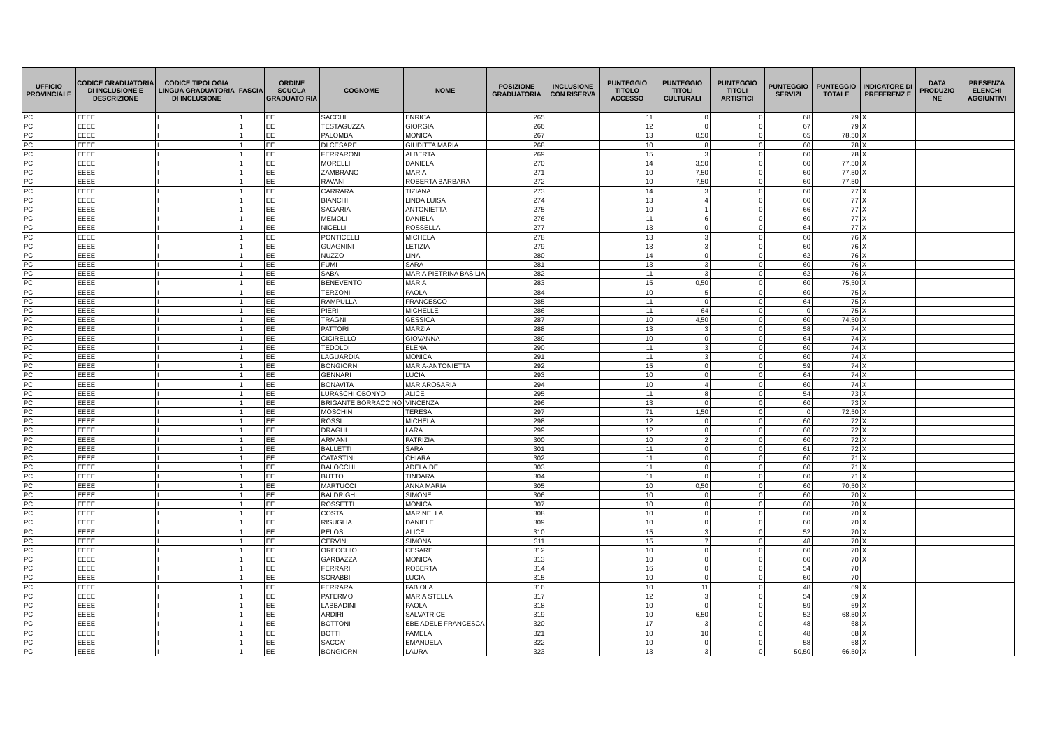| UFFICIO PROVINCIALE | CODICE GRADUATORIA DI INCLUSIONE E DESCRIZIONE | CODICE TIPOLOGIA LINGUA GRADUATORIA DI INCLUSIONE | FASCIA | ORDINE SCUOLA GRADUATO RIA | COGNOME | NOME | POSIZIONE GRADUATORIA | INCLUSIONE CON RISERVA | PUNTEGGIO TITOLO ACCESSO | PUNTEGGIO TITOLI CULTURALI | PUNTEGGIO TITOLI ARTISTICI | PUNTEGGIO SERVIZI | PUNTEGGIO TOTALE | INDICATORE DI PREFERENZ E | DATA PRODUZIO NE | PRESENZA ELENCHI AGGIUNTIVI |
| --- | --- | --- | --- | --- | --- | --- | --- | --- | --- | --- | --- | --- | --- | --- | --- | --- |
| PC | EEEE | I | 1 | EE | SACCHI | ENRICA | 265 | | 11 | 0 | 0 | 68 | 79 | X | | |
| PC | EEEE | I | 1 | EE | TESTAGUZZA | GIORGIA | 266 | | 12 | 0 | 0 | 67 | 79 | X | | |
| PC | EEEE | I | 1 | EE | PALOMBA | MONICA | 267 | | 13 | 0,50 | 0 | 65 | 78,50 | X | | |
| PC | EEEE | I | 1 | EE | DI CESARE | GIUDITTA MARIA | 268 | | 10 | 8 | 0 | 60 | 78 | X | | |
| PC | EEEE | I | 1 | EE | FERRARONI | ALBERTA | 269 | | 15 | 3 | 0 | 60 | 78 | X | | |
| PC | EEEE | I | 1 | EE | MORELLI | DANIELA | 270 | | 14 | 3,50 | 0 | 60 | 77,50 | X | | |
| PC | EEEE | I | 1 | EE | ZAMBRANO | MARIA | 271 | | 10 | 7,50 | 0 | 60 | 77,50 | X | | |
| PC | EEEE | I | 1 | EE | RAVANI | ROBERTA BARBARA | 272 | | 10 | 7,50 | 0 | 60 | 77,50 | | | |
| PC | EEEE | I | 1 | EE | CARRARA | TIZIANA | 273 | | 14 | 3 | 0 | 60 | 77 | X | | |
| PC | EEEE | I | 1 | EE | BIANCHI | LINDA LUISA | 274 | | 13 | 4 | 0 | 60 | 77 | X | | |
| PC | EEEE | I | 1 | EE | SAGARIA | ANTONIETTA | 275 | | 10 | 1 | 0 | 66 | 77 | X | | |
| PC | EEEE | I | 1 | EE | MEMOLI | DANIELA | 276 | | 11 | 6 | 0 | 60 | 77 | X | | |
| PC | EEEE | I | 1 | EE | NICELLI | ROSSELLA | 277 | | 13 | 0 | 0 | 64 | 77 | X | | |
| PC | EEEE | I | 1 | EE | PONTICELLI | MICHELA | 278 | | 13 | 3 | 0 | 60 | 76 | X | | |
| PC | EEEE | I | 1 | EE | GUAGNINI | LETIZIA | 279 | | 13 | 3 | 0 | 60 | 76 | X | | |
| PC | EEEE | I | 1 | EE | NUZZO | LINA | 280 | | 14 | 0 | 0 | 62 | 76 | X | | |
| PC | EEEE | I | 1 | EE | FUMI | SARA | 281 | | 13 | 3 | 0 | 60 | 76 | X | | |
| PC | EEEE | I | 1 | EE | SABA | MARIA PIETRINA BASILIA | 282 | | 11 | 3 | 0 | 62 | 76 | X | | |
| PC | EEEE | I | 1 | EE | BENEVENTO | MARIA | 283 | | 15 | 0,50 | 0 | 60 | 75,50 | X | | |
| PC | EEEE | I | 1 | EE | TERZONI | PAOLA | 284 | | 10 | 5 | 0 | 60 | 75 | X | | |
| PC | EEEE | I | 1 | EE | RAMPULLA | FRANCESCO | 285 | | 11 | 0 | 0 | 64 | 75 | X | | |
| PC | EEEE | I | 1 | EE | PIERI | MICHELLE | 286 | | 11 | 64 | 0 | 0 | 75 | X | | |
| PC | EEEE | I | 1 | EE | TRAGNI | GESSICA | 287 | | 10 | 4,50 | 0 | 60 | 74,50 | X | | |
| PC | EEEE | I | 1 | EE | PATTORI | MARZIA | 288 | | 13 | 3 | 0 | 58 | 74 | X | | |
| PC | EEEE | I | 1 | EE | CICIRELLO | GIOVANNA | 289 | | 10 | 0 | 0 | 64 | 74 | X | | |
| PC | EEEE | I | 1 | EE | TEDOLDI | ELENA | 290 | | 11 | 3 | 0 | 60 | 74 | X | | |
| PC | EEEE | I | 1 | EE | LAGUARDIA | MONICA | 291 | | 11 | 3 | 0 | 60 | 74 | X | | |
| PC | EEEE | I | 1 | EE | BONGIORNI | MARIA-ANTONIETTA | 292 | | 15 | 0 | 0 | 59 | 74 | X | | |
| PC | EEEE | I | 1 | EE | GENNARI | LUCIA | 293 | | 10 | 0 | 0 | 64 | 74 | X | | |
| PC | EEEE | I | 1 | EE | BONAVITA | MARIAROSARIA | 294 | | 10 | 4 | 0 | 60 | 74 | X | | |
| PC | EEEE | I | 1 | EE | LURASCHI OBONYO | ALICE | 295 | | 11 | 8 | 0 | 54 | 73 | X | | |
| PC | EEEE | I | 1 | EE | BRIGANTE BORRACCINO | VINCENZA | 296 | | 13 | 0 | 0 | 60 | 73 | X | | |
| PC | EEEE | I | 1 | EE | MOSCHIN | TERESA | 297 | | 71 | 1,50 | 0 | 0 | 72,50 | X | | |
| PC | EEEE | I | 1 | EE | ROSSI | MICHELA | 298 | | 12 | 0 | 0 | 60 | 72 | X | | |
| PC | EEEE | I | 1 | EE | DRAGHI | LARA | 299 | | 12 | 0 | 0 | 60 | 72 | X | | |
| PC | EEEE | I | 1 | EE | ARMANI | PATRIZIA | 300 | | 10 | 2 | 0 | 60 | 72 | X | | |
| PC | EEEE | I | 1 | EE | BALLETTI | SARA | 301 | | 11 | 0 | 0 | 61 | 72 | X | | |
| PC | EEEE | I | 1 | EE | CATASTINI | CHIARA | 302 | | 11 | 0 | 0 | 60 | 71 | X | | |
| PC | EEEE | I | 1 | EE | BALOCCHI | ADELAIDE | 303 | | 11 | 0 | 0 | 60 | 71 | X | | |
| PC | EEEE | I | 1 | EE | BUTTO' | TINDARA | 304 | | 11 | 0 | 0 | 60 | 71 | X | | |
| PC | EEEE | I | 1 | EE | MARTUCCI | ANNA MARIA | 305 | | 10 | 0,50 | 0 | 60 | 70,50 | X | | |
| PC | EEEE | I | 1 | EE | BALDRIGHI | SIMONE | 306 | | 10 | 0 | 0 | 60 | 70 | X | | |
| PC | EEEE | I | 1 | EE | ROSSETTI | MONICA | 307 | | 10 | 0 | 0 | 60 | 70 | X | | |
| PC | EEEE | I | 1 | EE | COSTA | MARINELLA | 308 | | 10 | 0 | 0 | 60 | 70 | X | | |
| PC | EEEE | I | 1 | EE | RISUGLIA | DANIELE | 309 | | 10 | 0 | 0 | 60 | 70 | X | | |
| PC | EEEE | I | 1 | EE | PELOSI | ALICE | 310 | | 15 | 3 | 0 | 52 | 70 | X | | |
| PC | EEEE | I | 1 | EE | CERVINI | SIMONA | 311 | | 15 | 7 | 0 | 48 | 70 | X | | |
| PC | EEEE | I | 1 | EE | ORECCHIO | CESARE | 312 | | 10 | 0 | 0 | 60 | 70 | X | | |
| PC | EEEE | I | 1 | EE | GARBAZZA | MONICA | 313 | | 10 | 0 | 0 | 60 | 70 | X | | |
| PC | EEEE | I | 1 | EE | FERRARI | ROBERTA | 314 | | 16 | 0 | 0 | 54 | 70 | | | |
| PC | EEEE | I | 1 | EE | SCRABBI | LUCIA | 315 | | 10 | 0 | 0 | 60 | 70 | | | |
| PC | EEEE | I | 1 | EE | FERRARA | FABIOLA | 316 | | 10 | 11 | 0 | 48 | 69 | X | | |
| PC | EEEE | I | 1 | EE | PATERMO | MARIA STELLA | 317 | | 12 | 3 | 0 | 54 | 69 | X | | |
| PC | EEEE | I | 1 | EE | LABBADINI | PAOLA | 318 | | 10 | 0 | 0 | 59 | 69 | X | | |
| PC | EEEE | I | 1 | EE | ARDIRI | SALVATRICE | 319 | | 10 | 6,50 | 0 | 52 | 68,50 | X | | |
| PC | EEEE | I | 1 | EE | BOTTONI | EBE ADELE FRANCESCA | 320 | | 17 | 3 | 0 | 48 | 68 | X | | |
| PC | EEEE | I | 1 | EE | BOTTI | PAMELA | 321 | | 10 | 10 | 0 | 48 | 68 | X | | |
| PC | EEEE | I | 1 | EE | SACCA' | EMANUELA | 322 | | 10 | 0 | 0 | 58 | 68 | X | | |
| PC | EEEE | I | 1 | EE | BONGIORNI | LAURA | 323 | | 13 | 3 | 0 | 50,50 | 66,50 | X | | |